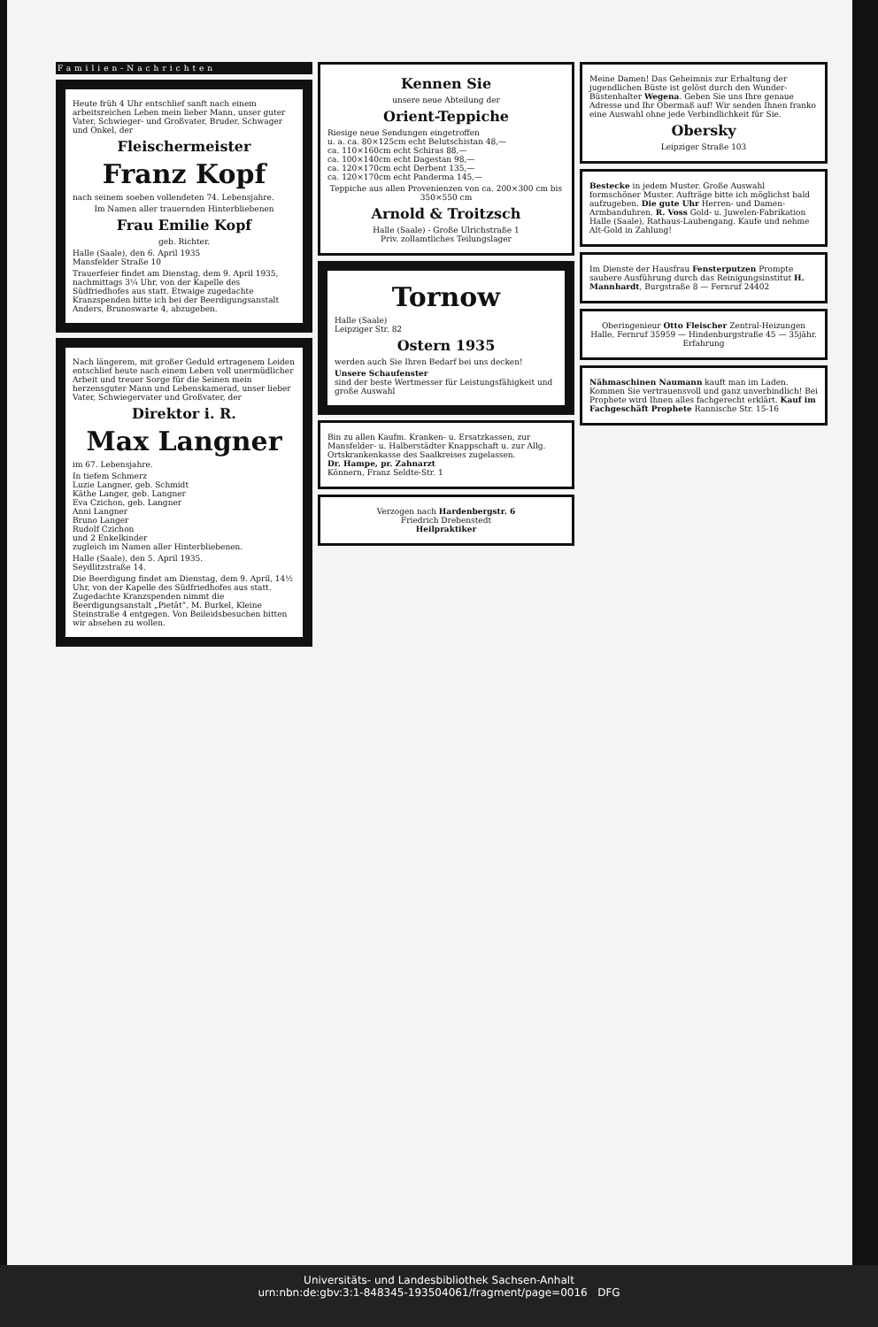Familien-Nachrichten
Heute früh 4 Uhr entschlief sanft nach einem arbeitsreichen Leben mein lieber Mann, unser guter Vater, Schwieger- und Großvater, Bruder, Schwager und Onkel, der
Fleischermeister
Franz Kopf
nach seinem soeben vollendeten 74. Lebensjahre.
Im Namen aller trauernden Hinterbliebenen
Frau Emilie Kopf
geb. Richter.
Halle (Saale), den 6. April 1935
Mansfelder Straße 10
Trauerfeier findet am Dienstag, dem 9. April 1935, nachmittags 3¼ Uhr, von der Kapelle des Südfriedhofes aus statt. Etwaige zugedachte Kranzspenden bitte ich bei der Beerdigungsanstalt Anders, Brunoswarte 4, abzugeben.
Nach längerem, mit großer Geduld ertragenem Leiden entschlief heute nach einem Leben voll unermüdlicher Arbeit und treuer Sorge für die Seinen mein herzensguter Mann und Lebenskamerad, unser lieber Vater, Schwiegervater und Großvater, der
Direktor i. R.
Max Langner
im 67. Lebensjahre.
In tiefem Schmerz
Luzie Langner, geb. Schmidt
Käthe Langer, geb. Langner
Eva Czichon, geb. Langner
Anni Langner
Bruno Langer
Rudolf Czichon
und 2 Enkelkinder
zugleich im Namen aller Hinterbliebenen.
Halle (Saale), den 5. April 1935.
Seydlitzstraße 14.
Die Beerdigung findet am Dienstag, dem 9. April, 14½ Uhr, von der Kapelle des Südfriedhofes aus statt. Zugedachte Kranzspenden nimmt die Beerdigungsanstalt „Pietät“, M. Burkel, Kleine Steinstraße 4 entgegen. Von Beileidsbesuchen bitten wir absehen zu wollen.
Kennen Sie
unsere neue Abteilung der
Orient-Teppiche
Riesige neue Sendungen eingetroffen
u. a. ca. 80×125cm echt Belutschistan 48,—
ca. 110×160cm echt Schiras 88,—
ca. 100×140cm echt Dagestan 98,—
ca. 120×170cm echt Derbent 135,—
ca. 120×170cm echt Panderma 145,—
Teppiche aus allen Provenienzen von ca. 200×300 cm bis 350×550 cm
Arnold & Troitzsch
Halle (Saale) - Große Ulrichstraße 1
Priv. zollamtliches Teilungslager
Tornow
Halle (Saale)
Leipziger Str. 82
Ostern 1935
werden auch Sie Ihren Bedarf bei uns decken!
Unsere Schaufenster
sind der beste Wertmesser für Leistungsfähigkeit und große Auswahl
Bin zu allen Kaufm. Kranken- u. Ersatzkassen, zur Mansfelder- u. Halberstädter Knappschaft u. zur Allg. Ortskrankenkasse des Saalkreises zugelassen.
Dr. Hampe, pr. Zahnarzt
Könnern, Franz Seldte-Str. 1
Verzogen nach Hardenbergstr. 6
Friedrich Drebenstedt
Heilpraktiker
Meine Damen! Das Geheimnis zur Erhaltung der jugendlichen Büste ist gelöst durch den Wunder-Büstenhalter Wegena. Geben Sie uns Ihre genaue Adresse und Ihr Obermaß auf! Wir senden Ihnen franko eine Auswahl ohne jede Verbindlichkeit für Sie.
Obersky
Leipziger Straße 103
Bestecke in jedem Muster. Große Auswahl formschöner Muster. Aufträge bitte ich möglichst bald aufzugeben. Die gute Uhr Herren- und Damen-Armbanduhren. R. Voss Gold- u. Juwelen-Fabrikation Halle (Saale), Rathaus-Laubengang. Kaufe und nehme Alt-Gold in Zahlung!
Im Dienste der Hausfrau Fensterputzen Prompte saubere Ausführung durch das Reinigungsinstitut H. Mannhardt, Burgstraße 8 — Fernruf 24402
Oberingenieur Otto Fleischer Zentral-Heizungen
Halle, Fernruf 35959 — Hindenburgstraße 45 — 35jähr. Erfahrung
Nähmaschinen Naumann kauft man im Laden. Kommen Sie vertrauensvoll und ganz unverbindlich! Bei Prophete wird Ihnen alles fachgerecht erklärt. Kauf im Fachgeschäft Prophete Rannische Str. 15-16
Universitäts- und Landesbibliothek Sachsen-Anhalt
urn:nbn:de:gbv:3:1-848345-193504061/fragment/page=0016 DFG